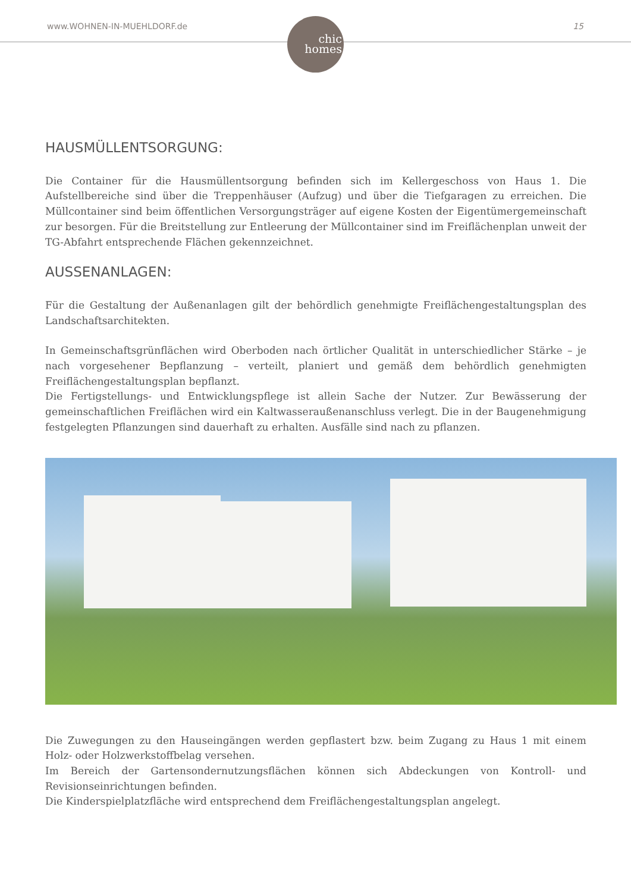www.WOHNEN-IN-MUEHLDORF.de 15
chic
homes
HAUSMÜLLENTSORGUNG:
Die Container für die Hausmüllentsorgung befinden sich im Kellergeschoss von Haus 1. Die Aufstellbereiche sind über die Treppenhäuser (Aufzug) und über die Tiefgaragen zu erreichen. Die Müllcontainer sind beim öffentlichen Versorgungsträger auf eigene Kosten der Eigentümergemeinschaft zur besorgen. Für die Breitstellung zur Entleerung der Müllcontainer sind im Freiflächenplan unweit der TG-Abfahrt entsprechende Flächen gekennzeichnet.
AUSSENANLAGEN:
Für die Gestaltung der Außenanlagen gilt der behördlich genehmigte Freiflächengestaltungsplan des Landschaftsarchitekten.
In Gemeinschaftsgrünflächen wird Oberboden nach örtlicher Qualität in unterschiedlicher Stärke – je nach vorgesehener Bepflanzung – verteilt, planiert und gemäß dem behördlich genehmigten Freiflächengestaltungsplan bepflanzt.
Die Fertigstellungs- und Entwicklungspflege ist allein Sache der Nutzer. Zur Bewässerung der gemeinschaftlichen Freiflächen wird ein Kaltwasseraußenanschluss verlegt. Die in der Baugenehmigung festgelegten Pflanzungen sind dauerhaft zu erhalten. Ausfälle sind nach zu pflanzen.
Die Zuwegungen zu den Hauseingängen werden gepflastert bzw. beim Zugang zu Haus 1 mit einem Holz- oder Holzwerkstoffbelag versehen.
Im Bereich der Gartensondernutzungsflächen können sich Abdeckungen von Kontroll- und Revisionseinrichtungen befinden.
Die Kinderspielplatzfläche wird entsprechend dem Freiflächengestaltungsplan angelegt.